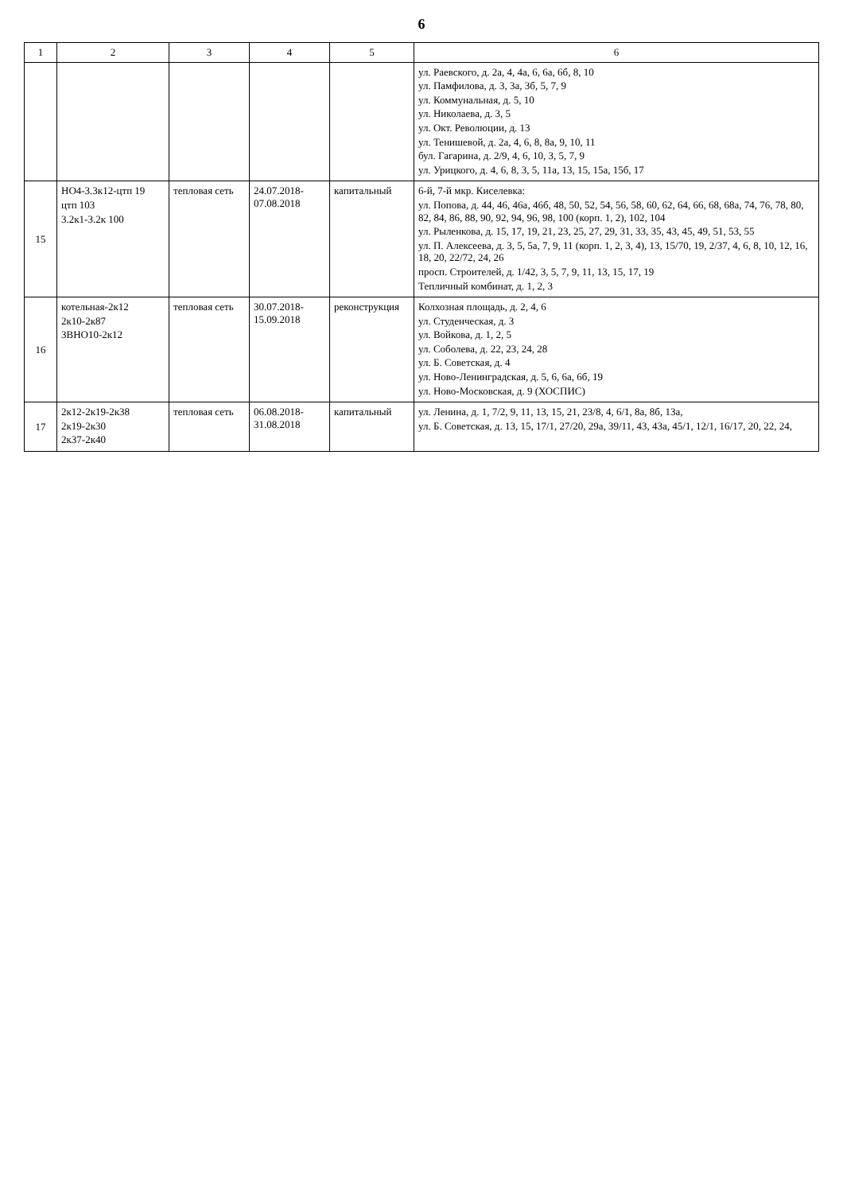6
| 1 | 2 | 3 | 4 | 5 | 6 |
| --- | --- | --- | --- | --- | --- |
| | | | | | ул. Раевского, д. 2а, 4, 4а, 6, 6а, 6б, 8, 10 ул. Памфилова, д. 3, 3а, 3б, 5, 7, 9 ул. Коммунальная, д. 5, 10 ул. Николаева, д. 3, 5 ул. Окт. Революции, д. 13 ул. Тенишевой, д. 2а, 4, 6, 8, 8а, 9, 10, 11 бул. Гагарина, д. 2/9, 4, 6, 10, 3, 5, 7, 9 ул. Урицкого, д. 4, 6, 8, 3, 5, 11а, 13, 15, 15а, 15б, 17 |
| 15 | НО4-3.3к12-цтп 19 цтп 103 3.2к1-3.2к 100 | тепловая сеть | 24.07.2018- 07.08.2018 | капитальный | 6-й, 7-й мкр. Киселевка: ул. Попова, д. 44, 46, 46а, 46б, 48, 50, 52, 54, 56, 58, 60, 62, 64, 66, 68, 68а, 74, 76, 78, 80, 82, 84, 86, 88, 90, 92, 94, 96, 98, 100 (корп. 1, 2), 102, 104 ул. Рыленкова, д. 15, 17, 19, 21, 23, 25, 27, 29, 31, 33, 35, 43, 45, 49, 51, 53, 55 ул. П. Алексеева, д. 3, 5, 5а, 7, 9, 11 (корп. 1, 2, 3, 4), 13, 15/70, 19, 2/37, 4, 6, 8, 10, 12, 16, 18, 20, 22/72, 24, 26 просп. Строителей, д. 1/42, 3, 5, 7, 9, 11, 13, 15, 17, 19 Тепличный комбинат, д. 1, 2, 3 |
| 16 | котельная-2к12 2к10-2к87 3ВНО10-2к12 | тепловая сеть | 30.07.2018- 15.09.2018 | реконструкция | Колхозная площадь, д. 2, 4, 6 ул. Студенческая, д. 3 ул. Войкова, д. 1, 2, 5 ул. Соболева, д. 22, 23, 24, 28 ул. Б. Советская, д. 4 ул. Ново-Ленинградская, д. 5, 6, 6а, 6б, 19 ул. Ново-Московская, д. 9 (ХОСПИС) |
| 17 | 2к12-2к19-2к38 2к19-2к30 2к37-2к40 | тепловая сеть | 06.08.2018- 31.08.2018 | капитальный | ул. Ленина, д. 1, 7/2, 9, 11, 13, 15, 21, 23/8, 4, 6/1, 8а, 8б, 13а, ул. Б. Советская, д. 13, 15, 17/1, 27/20, 29а, 39/11, 43, 43а, 45/1, 12/1, 16/17, 20, 22, 24, |